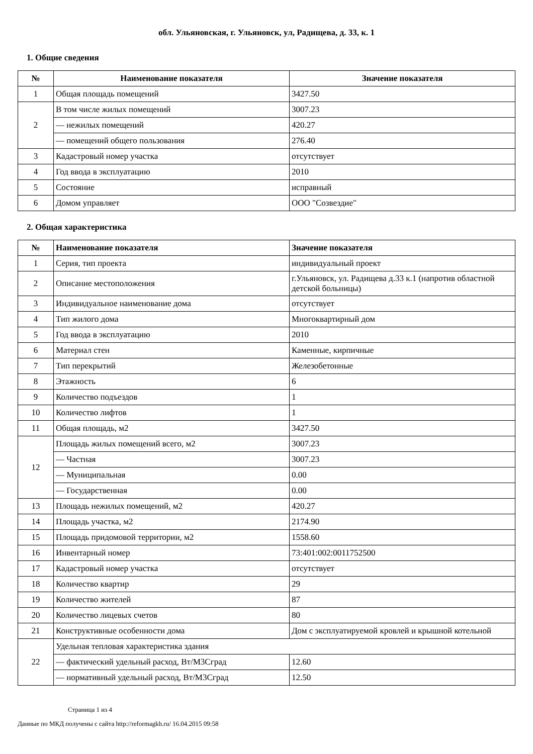обл. Ульяновская, г. Ульяновск, ул, Радищева, д. 33, к. 1
1. Общие сведения
| № | Наименование показателя | Значение показателя |
| --- | --- | --- |
| 1 | Общая площадь помещений | 3427.50 |
| 2 | В том числе жилых помещений | 3007.23 |
| | — нежилых помещений | 420.27 |
| | — помещений общего пользования | 276.40 |
| 3 | Кадастровый номер участка | отсутствует |
| 4 | Год ввода в эксплуатацию | 2010 |
| 5 | Состояние | исправный |
| 6 | Домом управляет | ООО "Созвездие" |
2. Общая характеристика
| № | Наименование показателя | Значение показателя |
| --- | --- | --- |
| 1 | Серия, тип проекта | индивидуальный проект |
| 2 | Описание местоположения | г.Ульяновск, ул. Радищева д.33 к.1 (напротив областной детской больницы) |
| 3 | Индивидуальное наименование дома | отсутствует |
| 4 | Тип жилого дома | Многоквартирный дом |
| 5 | Год ввода в эксплуатацию | 2010 |
| 6 | Материал стен | Каменные, кирпичные |
| 7 | Тип перекрытий | Железобетонные |
| 8 | Этажность | 6 |
| 9 | Количество подъездов | 1 |
| 10 | Количество лифтов | 1 |
| 11 | Общая площадь, м2 | 3427.50 |
| 12 | Площадь жилых помещений всего, м2 | 3007.23 |
| | — Частная | 3007.23 |
| | — Муниципальная | 0.00 |
| | — Государственная | 0.00 |
| 13 | Площадь нежилых помещений, м2 | 420.27 |
| 14 | Площадь участка, м2 | 2174.90 |
| 15 | Площадь придомовой территории, м2 | 1558.60 |
| 16 | Инвентарный номер | 73:401:002:0011752500 |
| 17 | Кадастровый номер участка | отсутствует |
| 18 | Количество квартир | 29 |
| 19 | Количество жителей | 87 |
| 20 | Количество лицевых счетов | 80 |
| 21 | Конструктивные особенности дома | Дом с эксплуатируемой кровлей и крышной котельной |
| 22 | Удельная тепловая характеристика здания | |
| | — фактический удельный расход, Вт/М3Сград | 12.60 |
| | — нормативный удельный расход, Вт/М3Сград | 12.50 |
Страница 1 из 4
Данные по МКД получены с сайта http://reformagkh.ru/ 16.04.2015 09:58